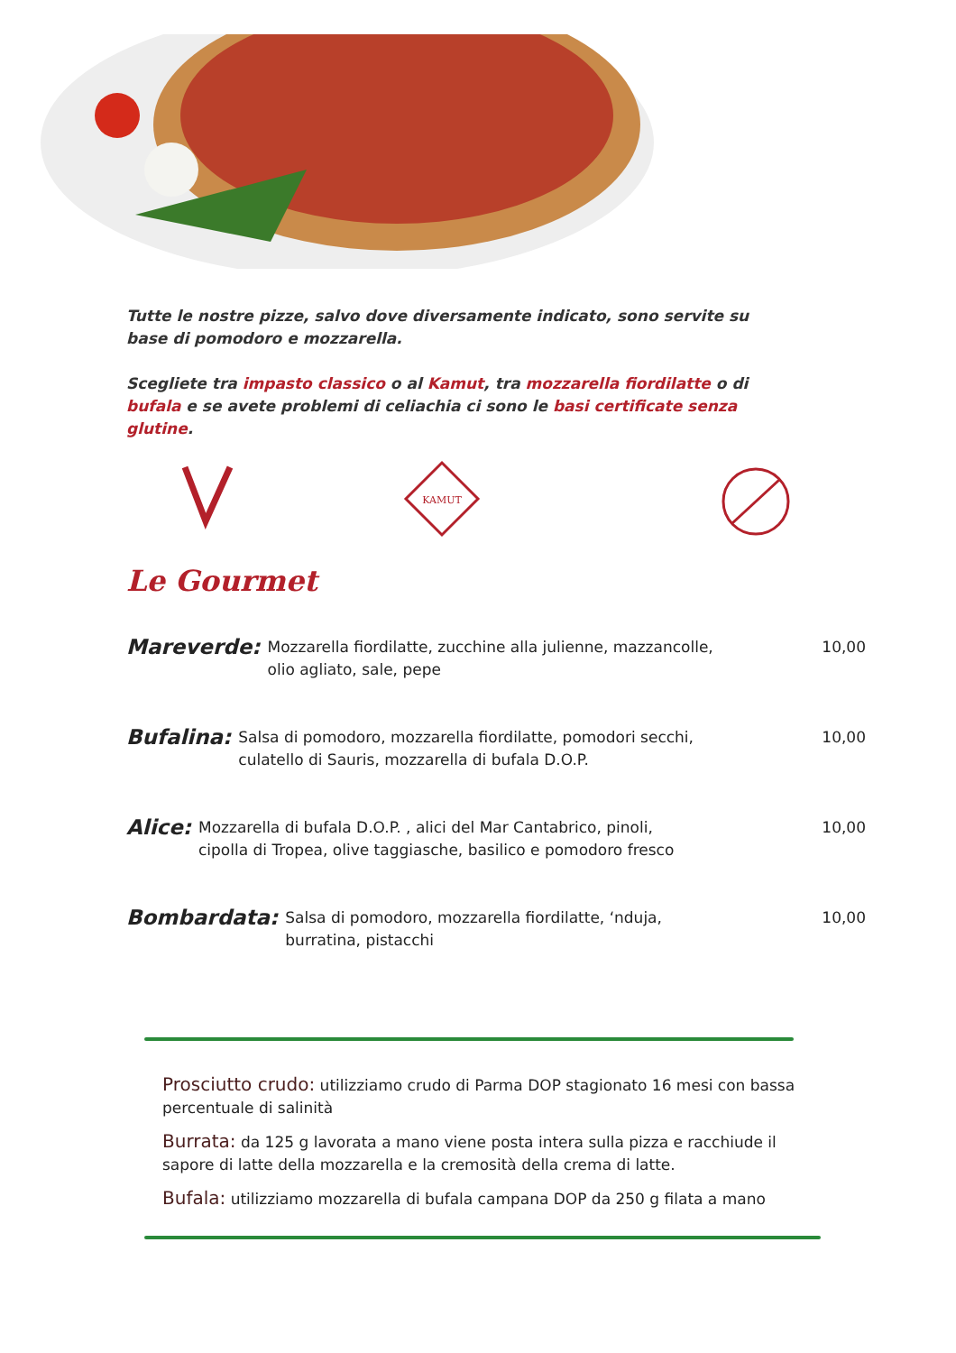Tutte le nostre pizze, salvo dove diversamente indicato, sono servite su base di pomodoro e mozzarella.
Scegliete tra impasto classico o al Kamut, tra mozzarella fiordilatte o di bufala e se avete problemi di celiachia ci sono le basi certificate senza glutine.
KAMUT
Le Gourmet
Mareverde:
Mozzarella fiordilatte, zucchine alla julienne, mazzancolle,
olio agliato, sale, pepe
10,00
Bufalina:
Salsa di pomodoro, mozzarella fiordilatte, pomodori secchi,
culatello di Sauris, mozzarella di bufala D.O.P.
10,00
Alice:
Mozzarella di bufala D.O.P. , alici del Mar Cantabrico, pinoli,
cipolla di Tropea, olive taggiasche, basilico e pomodoro fresco
10,00
Bombardata:
Salsa di pomodoro, mozzarella fiordilatte, ‘nduja,
burratina, pistacchi
10,00
Prosciutto crudo: utilizziamo crudo di Parma DOP stagionato 16 mesi con bassa percentuale di salinità
Burrata: da 125 g lavorata a mano viene posta intera sulla pizza e racchiude il sapore di latte della mozzarella e la cremosità della crema di latte.
Bufala: utilizziamo mozzarella di bufala campana DOP da 250 g filata a mano